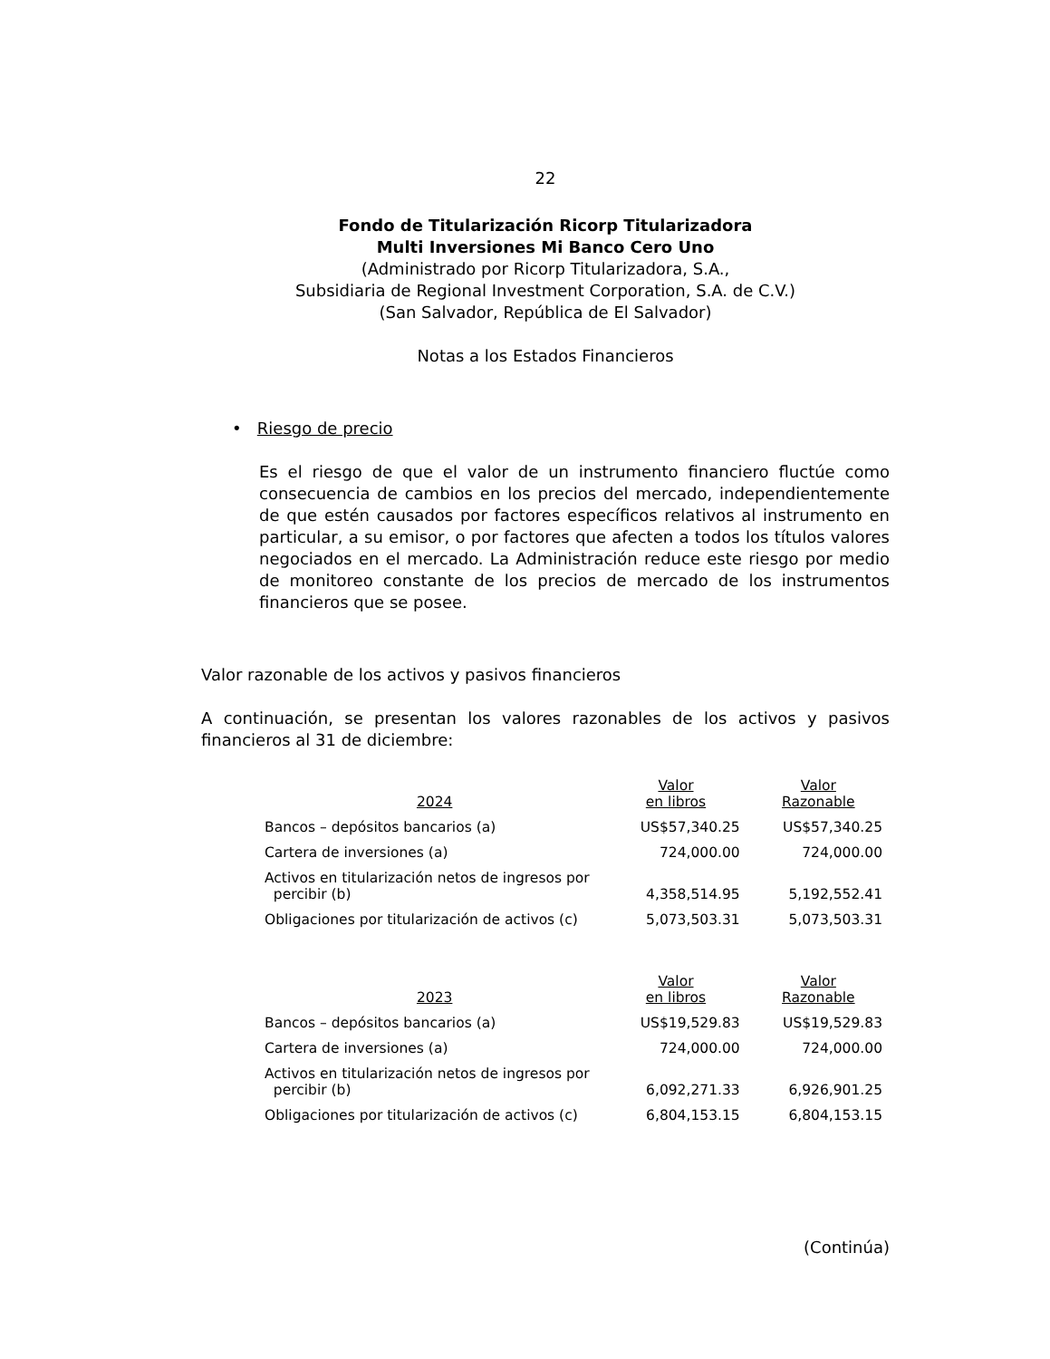22
Fondo de Titularización Ricorp Titularizadora
Multi Inversiones Mi Banco Cero Uno
(Administrado por Ricorp Titularizadora, S.A.,
Subsidiaria de Regional Investment Corporation, S.A. de C.V.)
(San Salvador, República de El Salvador)
Notas a los Estados Financieros
• Riesgo de precio
Es el riesgo de que el valor de un instrumento financiero fluctúe como consecuencia de cambios en los precios del mercado, independientemente de que estén causados por factores específicos relativos al instrumento en particular, a su emisor, o por factores que afecten a todos los títulos valores negociados en el mercado. La Administración reduce este riesgo por medio de monitoreo constante de los precios de mercado de los instrumentos financieros que se posee.
Valor razonable de los activos y pasivos financieros
A continuación, se presentan los valores razonables de los activos y pasivos financieros al 31 de diciembre:
| 2024 | Valor en libros | Valor Razonable |
| --- | --- | --- |
| Bancos – depósitos bancarios (a) | US$57,340.25 | US$57,340.25 |
| Cartera de inversiones (a) | 724,000.00 | 724,000.00 |
| Activos en titularización netos de ingresos por percibir (b) | 4,358,514.95 | 5,192,552.41 |
| Obligaciones por titularización de activos (c) | 5,073,503.31 | 5,073,503.31 |
| 2023 | Valor en libros | Valor Razonable |
| Bancos – depósitos bancarios (a) | US$19,529.83 | US$19,529.83 |
| Cartera de inversiones (a) | 724,000.00 | 724,000.00 |
| Activos en titularización netos de ingresos por percibir (b) | 6,092,271.33 | 6,926,901.25 |
| Obligaciones por titularización de activos (c) | 6,804,153.15 | 6,804,153.15 |
(Continúa)